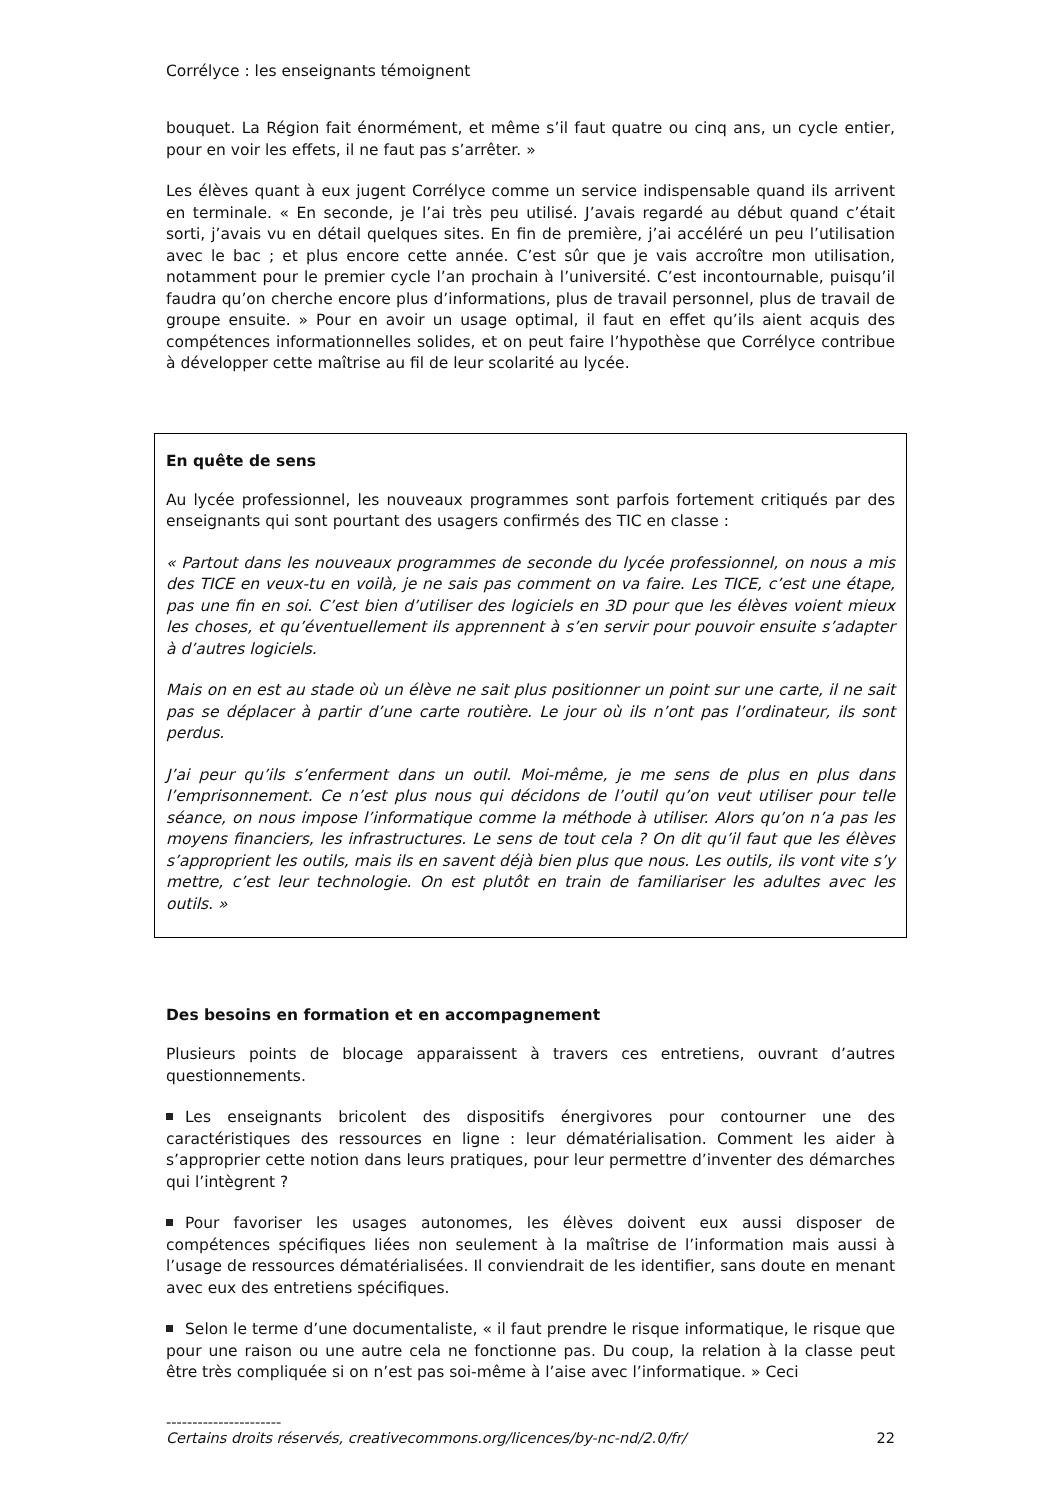Corrélyce : les enseignants témoignent
bouquet. La Région fait énormément, et même s’il faut quatre ou cinq ans, un cycle entier, pour en voir les effets, il ne faut pas s’arrêter. »
Les élèves quant à eux jugent Corrélyce comme un service indispensable quand ils arrivent en terminale. « En seconde, je l’ai très peu utilisé. J’avais regardé au début quand c’était sorti, j’avais vu en détail quelques sites. En fin de première, j’ai accéléré un peu l’utilisation avec le bac ; et plus encore cette année. C’est sûr que je vais accroître mon utilisation, notamment pour le premier cycle l’an prochain à l’université. C’est incontournable, puisqu’il faudra qu’on cherche encore plus d’informations, plus de travail personnel, plus de travail de groupe ensuite. » Pour en avoir un usage optimal, il faut en effet qu’ils aient acquis des compétences informationnelles solides, et on peut faire l’hypothèse que Corrélyce contribue à développer cette maîtrise au fil de leur scolarité au lycée.
En quête de sens
Au lycée professionnel, les nouveaux programmes sont parfois fortement critiqués par des enseignants qui sont pourtant des usagers confirmés des TIC en classe :
« Partout dans les nouveaux programmes de seconde du lycée professionnel, on nous a mis des TICE en veux-tu en voilà, je ne sais pas comment on va faire. Les TICE, c’est une étape, pas une fin en soi. C’est bien d’utiliser des logiciels en 3D pour que les élèves voient mieux les choses, et qu’éventuellement ils apprennent à s’en servir pour pouvoir ensuite s’adapter à d’autres logiciels.
Mais on en est au stade où un élève ne sait plus positionner un point sur une carte, il ne sait pas se déplacer à partir d’une carte routière. Le jour où ils n’ont pas l’ordinateur, ils sont perdus.
J’ai peur qu’ils s’enferment dans un outil. Moi-même, je me sens de plus en plus dans l’emprisonnement. Ce n’est plus nous qui décidons de l’outil qu’on veut utiliser pour telle séance, on nous impose l’informatique comme la méthode à utiliser. Alors qu’on n’a pas les moyens financiers, les infrastructures. Le sens de tout cela ? On dit qu’il faut que les élèves s’approprient les outils, mais ils en savent déjà bien plus que nous. Les outils, ils vont vite s’y mettre, c’est leur technologie. On est plutôt en train de familiariser les adultes avec les outils. »
Des besoins en formation et en accompagnement
Plusieurs points de blocage apparaissent à travers ces entretiens, ouvrant d’autres questionnements.
Les enseignants bricolent des dispositifs énergivores pour contourner une des caractéristiques des ressources en ligne : leur dématérialisation. Comment les aider à s’approprier cette notion dans leurs pratiques, pour leur permettre d’inventer des démarches qui l’intègrent ?
Pour favoriser les usages autonomes, les élèves doivent eux aussi disposer de compétences spécifiques liées non seulement à la maîtrise de l’information mais aussi à l’usage de ressources dématérialisées. Il conviendrait de les identifier, sans doute en menant avec eux des entretiens spécifiques.
Selon le terme d’une documentaliste, « il faut prendre le risque informatique, le risque que pour une raison ou une autre cela ne fonctionne pas. Du coup, la relation à la classe peut être très compliquée si on n’est pas soi-même à l’aise avec l’informatique. » Ceci
----------------------
Certains droits réservés, creativecommons.org/licences/by-nc-nd/2.0/fr/ 22